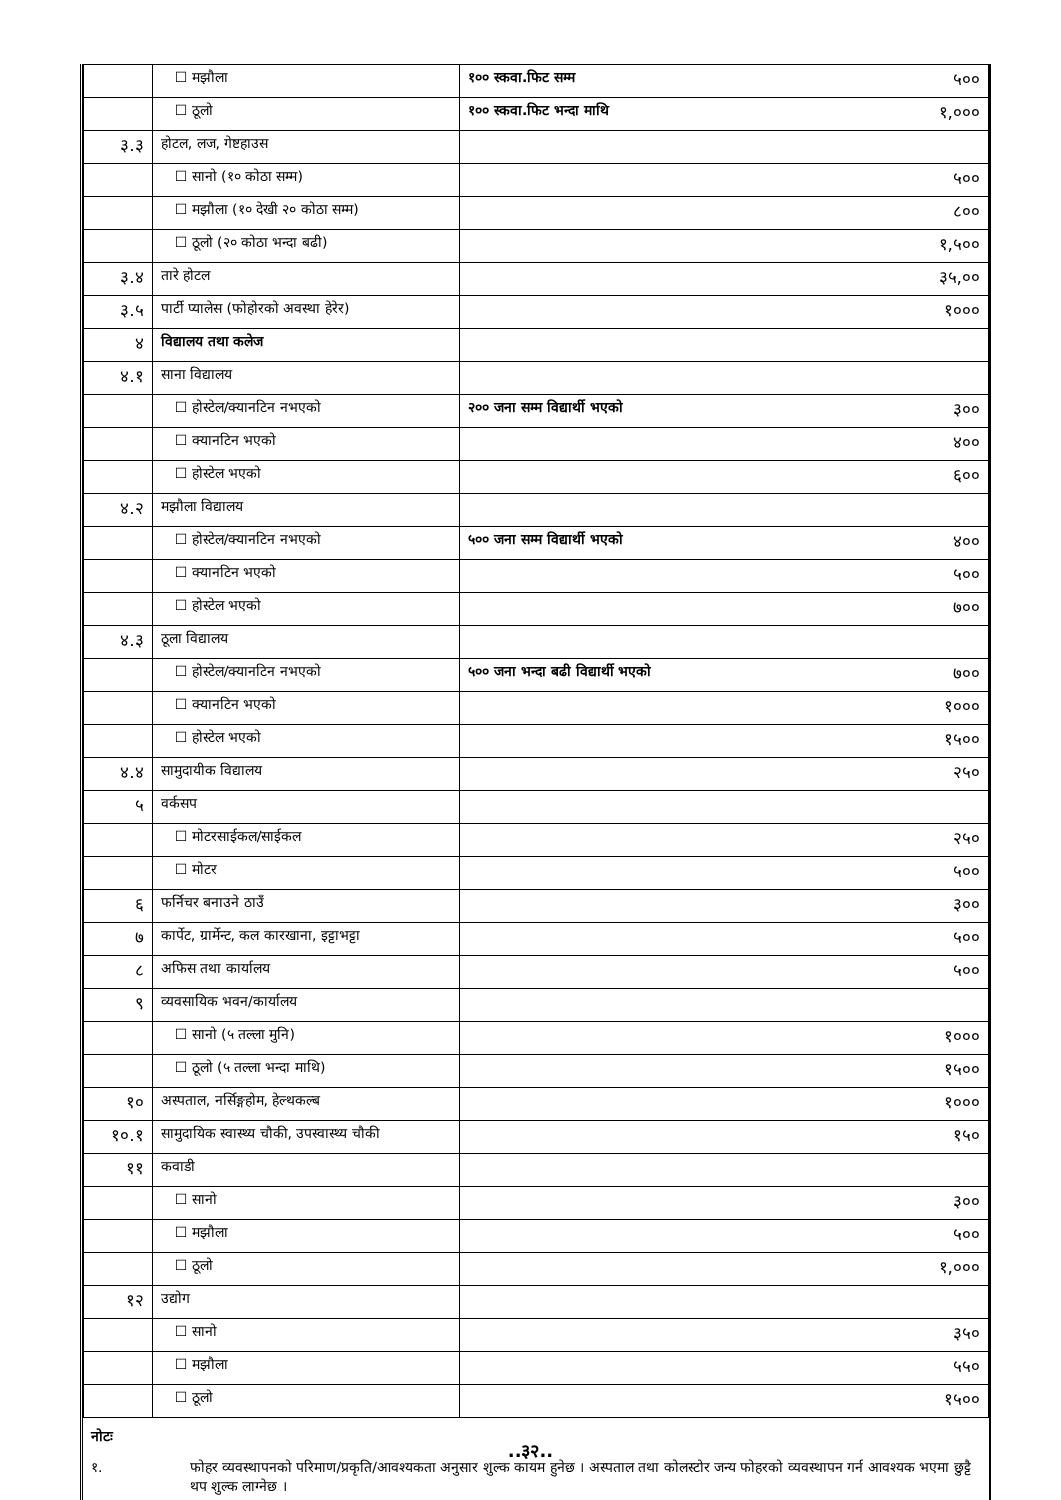| | ☐ मझौला | १०० स्कवा.फिट सम्म ५०० |
| | ☐ ठूलो | १०० स्कवा.फिट भन्दा माथि १,००० |
| ३.३ | होटल, लज, गेष्टहाउस | |
| | ☐ सानो (१० कोठा सम्म) | ५०० |
| | ☐ मझौला (१० देखी २० कोठा सम्म) | ८०० |
| | ☐ ठूलो (२० कोठा भन्दा बढी) | १,५०० |
| ३.४ | तारे होटल | ३५,०० |
| ३.५ | पार्टी प्यालेस (फोहोरको अवस्था हेरेर) | १००० |
| ४ | विद्यालय तथा कलेज | |
| ४.१ | साना विद्यालय | |
| | ☐ होस्टेल/क्यानटिन नभएको | २०० जना सम्म विद्यार्थी भएको ३०० |
| | ☐ क्यानटिन भएको | ४०० |
| | ☐ होस्टेल भएको | ६०० |
| ४.२ | मझौला विद्यालय | |
| | ☐ होस्टेल/क्यानटिन नभएको | ५०० जना सम्म विद्यार्थी भएको ४०० |
| | ☐ क्यानटिन भएको | ५०० |
| | ☐ होस्टेल भएको | ७०० |
| ४.३ | ठूला विद्यालय | |
| | ☐ होस्टेल/क्यानटिन नभएको | ५०० जना भन्दा बढी विद्यार्थी भएको ७०० |
| | ☐ क्यानटिन भएको | १००० |
| | ☐ होस्टेल भएको | १५०० |
| ४.४ | सामुदायीक विद्यालय | २५० |
| ५ | वर्कसप | |
| | ☐ मोटरसाईकल/साईकल | २५० |
| | ☐ मोटर | ५०० |
| ६ | फर्निचर बनाउने ठाउँ | ३०० |
| ७ | कार्पेट, ग्रार्मेन्ट, कल कारखाना, इट्टाभट्टा | ५०० |
| ८ | अफिस तथा कार्यालय | ५०० |
| ९ | व्यवसायिक भवन/कार्यालय | |
| | ☐ सानो (५ तल्ला मुनि) | १००० |
| | ☐ ठूलो (५ तल्ला भन्दा माथि) | १५०० |
| १० | अस्पताल, नर्सिङ्गहोम, हेल्थकल्ब | १००० |
| १०.१ | सामुदायिक स्वास्थ्य चौकी, उपस्वास्थ्य चौकी | १५० |
| ११ | कवाडी | |
| | ☐ सानो | ३०० |
| | ☐ मझौला | ५०० |
| | ☐ ठूलो | १,००० |
| १२ | उद्योग | |
| | ☐ सानो | ३५० |
| | ☐ मझौला | ५५० |
| | ☐ ठूलो | १५०० |
नोटः
१. फोहर व्यवस्थापनको परिमाण/प्रकृति/आवश्यकता अनुसार शुल्क कायम हुनेछ । अस्पताल तथा कोलस्टोर जन्य फोहरको व्यवस्थापन गर्न आवश्यक भएमा छुट्टै थप शुल्क लाग्नेछ ।
..३२..